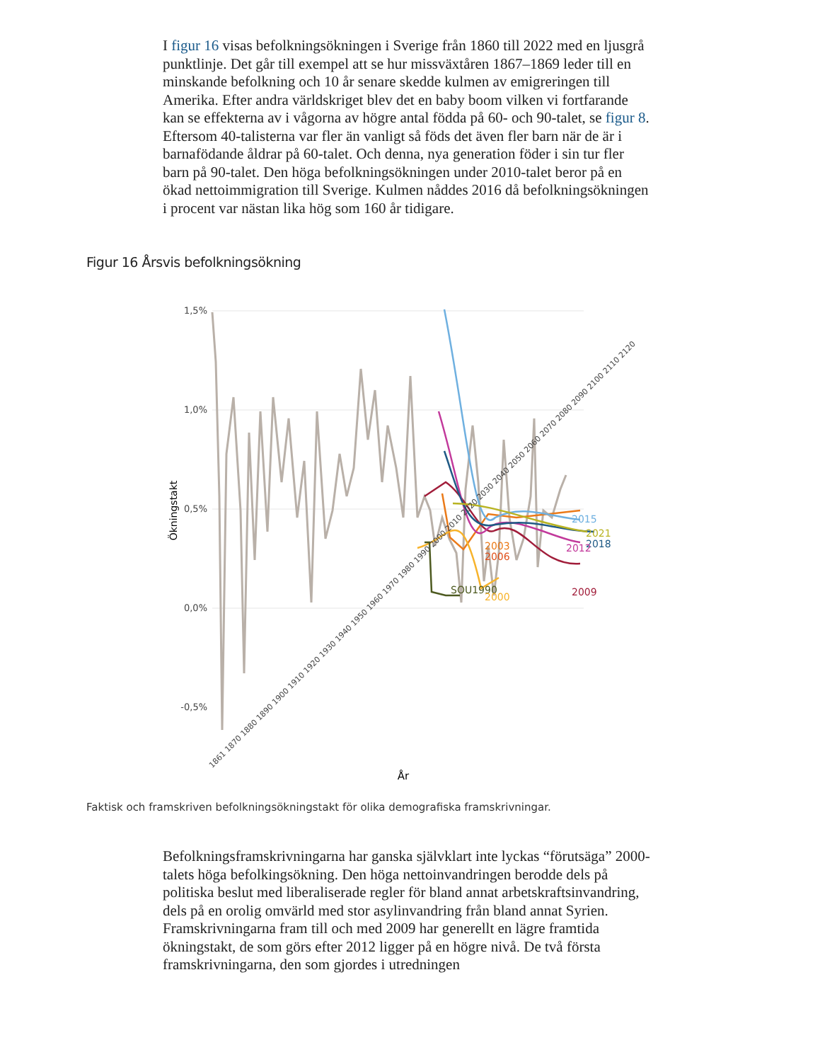I figur 16 visas befolkningsökningen i Sverige från 1860 till 2022 med en ljusgrå punktlinje. Det går till exempel att se hur missväxtåren 1867–1869 leder till en minskande befolkning och 10 år senare skedde kulmen av emigreringen till Amerika. Efter andra världskriget blev det en baby boom vilken vi fortfarande kan se effekterna av i vågorna av högre antal födda på 60- och 90-talet, se figur 8. Eftersom 40-talisterna var fler än vanligt så föds det även fler barn när de är i barnafödande åldrar på 60-talet. Och denna, nya generation föder i sin tur fler barn på 90-talet. Den höga befolkningsökningen under 2010-talet beror på en ökad nettoimmigration till Sverige. Kulmen nåddes 2016 då befolkningsökningen i procent var nästan lika hög som 160 år tidigare.
Figur 16 Årsvis befolkningsökning
1,5%
1,0%
0,5%
0,0%
-0,5%
Ökningstakt
2015
2021
2018
2012
2003
2006
2009
SOU1990
2000
1861 1870 1880 1890 1900 1910 1920 1930 1940 1950 1960 1970 1980 1990 2000 2010 2020 2030 2040 2050 2060 2070 2080 2090 2100 2110 2120
År
Faktisk och framskriven befolkningsökningstakt för olika demografiska framskrivningar.
Befolkningsframskrivningarna har ganska självklart inte lyckas “förutsäga” 2000-talets höga befolkingsökning. Den höga nettoinvandringen berodde dels på politiska beslut med liberaliserade regler för bland annat arbetskraftsinvandring, dels på en orolig omvärld med stor asylinvandring från bland annat Syrien. Framskrivningarna fram till och med 2009 har generellt en lägre framtida ökningstakt, de som görs efter 2012 ligger på en högre nivå. De två första framskrivningarna, den som gjordes i utredningen